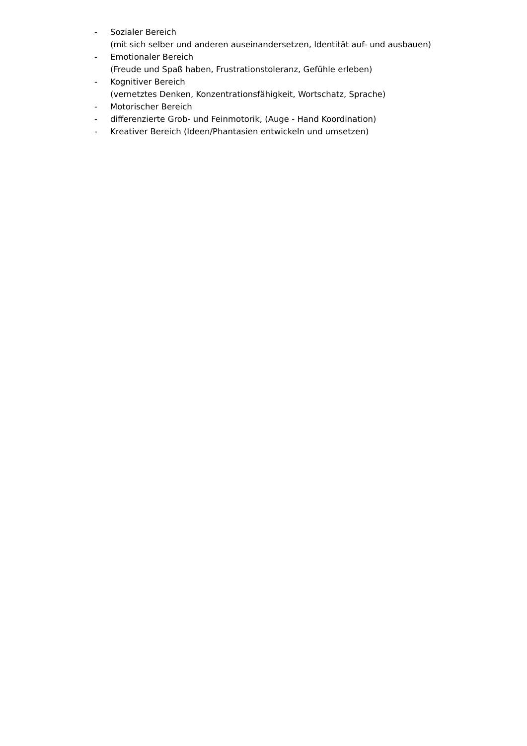- Sozialer Bereich
(mit sich selber und anderen auseinandersetzen, Identität auf- und ausbauen)
- Emotionaler Bereich
(Freude und Spaß haben, Frustrationstoleranz, Gefühle erleben)
- Kognitiver Bereich
(vernetztes Denken, Konzentrationsfähigkeit, Wortschatz, Sprache)
- Motorischer Bereich
- differenzierte Grob- und Feinmotorik, (Auge - Hand Koordination)
- Kreativer Bereich (Ideen/Phantasien entwickeln und umsetzen)